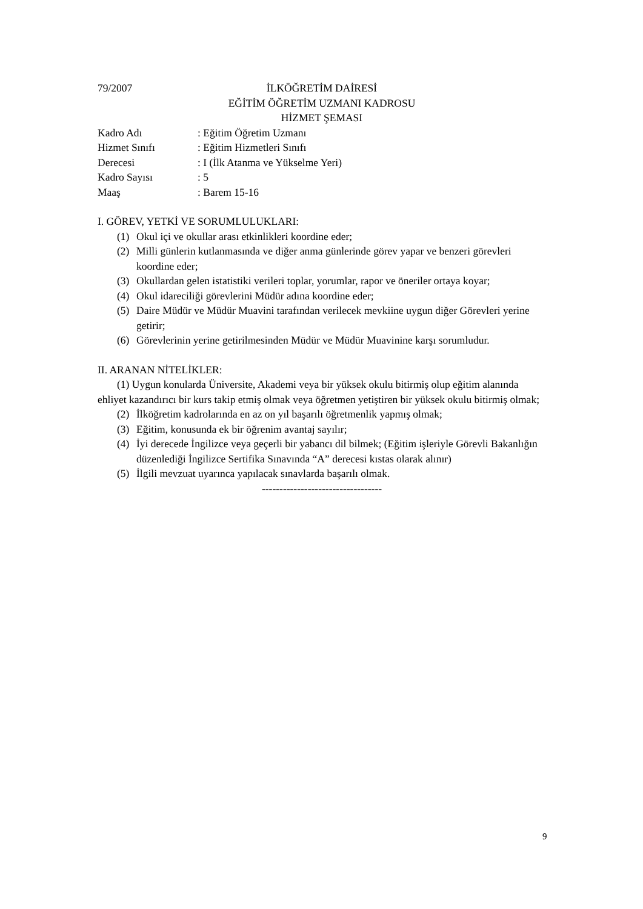79/2007 İLKÖĞRETİM DAİRESİ
EĞİTİM ÖĞRETİM UZMANI KADROSU
HİZMET ŞEMASI
Kadro Adı : Eğitim Öğretim Uzmanı
Hizmet Sınıfı : Eğitim Hizmetleri Sınıfı
Derecesi : I (İlk Atanma ve Yükselme Yeri)
Kadro Sayısı : 5
Maaş : Barem 15-16
I. GÖREV, YETKİ VE SORUMLULUKLARI:
(1) Okul içi ve okullar arası etkinlikleri koordine eder;
(2) Milli günlerin kutlanmasında ve diğer anma günlerinde görev yapar ve benzeri görevleri koordine eder;
(3) Okullardan gelen istatistiki verileri toplar, yorumlar, rapor ve öneriler ortaya koyar;
(4) Okul idareciliği görevlerini Müdür adına koordine eder;
(5) Daire Müdür ve Müdür Muavini tarafından verilecek mevkiine uygun diğer Görevleri yerine getirir;
(6) Görevlerinin yerine getirilmesinden Müdür ve Müdür Muavinine karşı sorumludur.
II. ARANAN NİTELİKLER:
(1) Uygun konularda Üniversite, Akademi veya bir yüksek okulu bitirmiş olup eğitim alanında ehliyet kazandırıcı bir kurs takip etmiş olmak veya öğretmen yetiştiren bir yüksek okulu bitirmiş olmak;
(2) İlköğretim kadrolarında en az on yıl başarılı öğretmenlik yapmış olmak;
(3) Eğitim, konusunda ek bir öğrenim avantaj sayılır;
(4) İyi derecede İngilizce veya geçerli bir yabancı dil bilmek; (Eğitim işleriyle Görevli Bakanlığın düzenlediği İngilizce Sertifika Sınavında “A” derecesi kıstas olarak alınır)
(5) İlgili mevzuat uyarınca yapılacak sınavlarda başarılı olmak.
----------------------------------
9